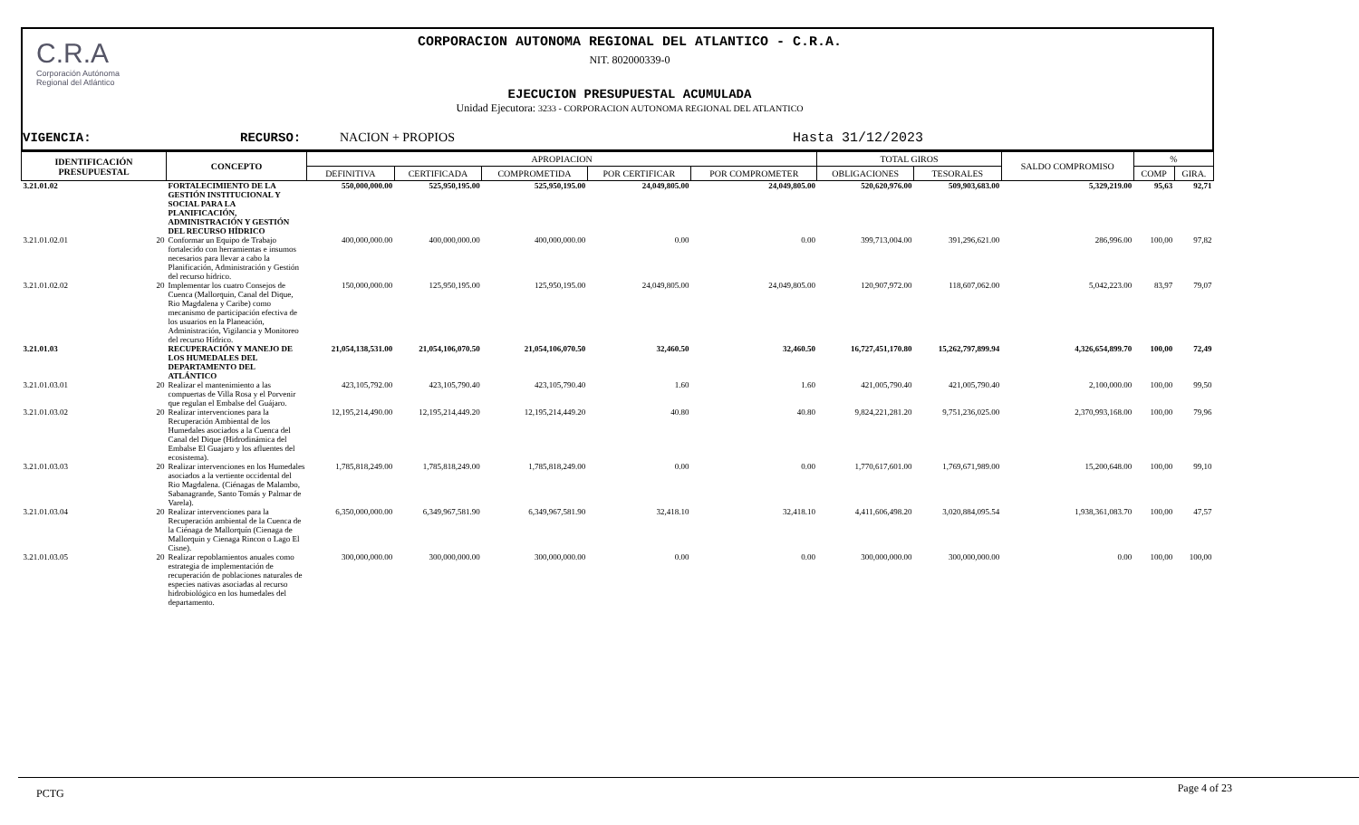C.R.A
Corporación Autónoma Regional del Atlántico
CORPORACION AUTONOMA REGIONAL DEL ATLANTICO - C.R.A.
NIT. 802000339-0
EJECUCION PRESUPUESTAL ACUMULADA
Unidad Ejecutora: 3233 - CORPORACION AUTONOMA REGIONAL DEL ATLANTICO
VIGENCIA: RECURSO: NACION + PROPIOS Hasta 31/12/2023
| IDENTIFICACIÓN PRESUPUESTAL | CONCEPTO | APROPIACION | | | | | TOTAL GIROS | | SALDO COMPROMISO | % | |
| --- | --- | --- | --- | --- | --- | --- | --- | --- | --- | --- | --- |
| | | DEFINITIVA | CERTIFICADA | COMPROMETIDA | POR CERTIFICAR | POR COMPROMETER | OBLIGACIONES | TESORALES | | COMP | GIRA. |
| 3.21.01.02 | FORTALECIMIENTO DE LA GESTIÓN INSTITUCIONAL Y SOCIAL PARA LA PLANIFICACIÓN, ADMINISTRACIÓN Y GESTIÓN DEL RECURSO HÍDRICO | 550,000,000.00 | 525,950,195.00 | 525,950,195.00 | 24,049,805.00 | 24,049,805.00 | 520,620,976.00 | 509,903,683.00 | 5,329,219.00 | 95,63 | 92,71 |
| 3.21.01.02.01 20 | Conformar un Equipo de Trabajo fortalecido con herramientas e insumos necesarios para llevar a cabo la Planificación, Administración y Gestión del recurso hídrico. | 400,000,000.00 | 400,000,000.00 | 400,000,000.00 | 0.00 | 0.00 | 399,713,004.00 | 391,296,621.00 | 286,996.00 | 100,00 | 97,82 |
| 3.21.01.02.02 20 | Implementar los cuatro Consejos de Cuenca (Mallorquin, Canal del Dique, Rio Magdalena y Caribe) como mecanismo de participación efectiva de los usuarios en la Planeación, Administración, Vigilancia y Monitoreo del recurso Hídrico. | 150,000,000.00 | 125,950,195.00 | 125,950,195.00 | 24,049,805.00 | 24,049,805.00 | 120,907,972.00 | 118,607,062.00 | 5,042,223.00 | 83,97 | 79,07 |
| 3.21.01.03 | RECUPERACIÓN Y MANEJO DE LOS HUMEDALES DEL DEPARTAMENTO DEL ATLÁNTICO | 21,054,138,531.00 | 21,054,106,070.50 | 21,054,106,070.50 | 32,460.50 | 32,460.50 | 16,727,451,170.80 | 15,262,797,899.94 | 4,326,654,899.70 | 100,00 | 72,49 |
| 3.21.01.03.01 20 | Realizar el mantenimiento a las compuertas de Villa Rosa y el Porvenir que regulan el Embalse del Guájaro. | 423,105,792.00 | 423,105,790.40 | 423,105,790.40 | 1.60 | 1.60 | 421,005,790.40 | 421,005,790.40 | 2,100,000.00 | 100,00 | 99,50 |
| 3.21.01.03.02 20 | Realizar intervenciones para la Recuperación Ambiental de los Humedales asociados a la Cuenca del Canal del Dique (Hidrodinámica del Embalse El Guajaro y los afluentes del ecosistema). | 12,195,214,490.00 | 12,195,214,449.20 | 12,195,214,449.20 | 40.80 | 40.80 | 9,824,221,281.20 | 9,751,236,025.00 | 2,370,993,168.00 | 100,00 | 79,96 |
| 3.21.01.03.03 20 | Realizar intervenciones en los Humedales asociados a la vertiente occidental del Rio Magdalena. (Ciénagas de Malambo, Sabanagrande, Santo Tomás y Palmar de Varela). | 1,785,818,249.00 | 1,785,818,249.00 | 1,785,818,249.00 | 0.00 | 0.00 | 1,770,617,601.00 | 1,769,671,989.00 | 15,200,648.00 | 100,00 | 99,10 |
| 3.21.01.03.04 20 | Realizar intervenciones para la Recuperación ambiental de la Cuenca de la Ciénaga de Mallorquín (Cienaga de Mallorquin y Cienaga Rincon o Lago El Cisne). | 6,350,000,000.00 | 6,349,967,581.90 | 6,349,967,581.90 | 32,418.10 | 32,418.10 | 4,411,606,498.20 | 3,020,884,095.54 | 1,938,361,083.70 | 100,00 | 47,57 |
| 3.21.01.03.05 20 | Realizar repoblamientos anuales como estrategia de implementación de recuperación de poblaciones naturales de especies nativas asociadas al recurso hidrobiológico en los humedales del departamento. | 300,000,000.00 | 300,000,000.00 | 300,000,000.00 | 0.00 | 0.00 | 300,000,000.00 | 300,000,000.00 | 0.00 | 100,00 | 100,00 |
PCTG Page 4 of 23